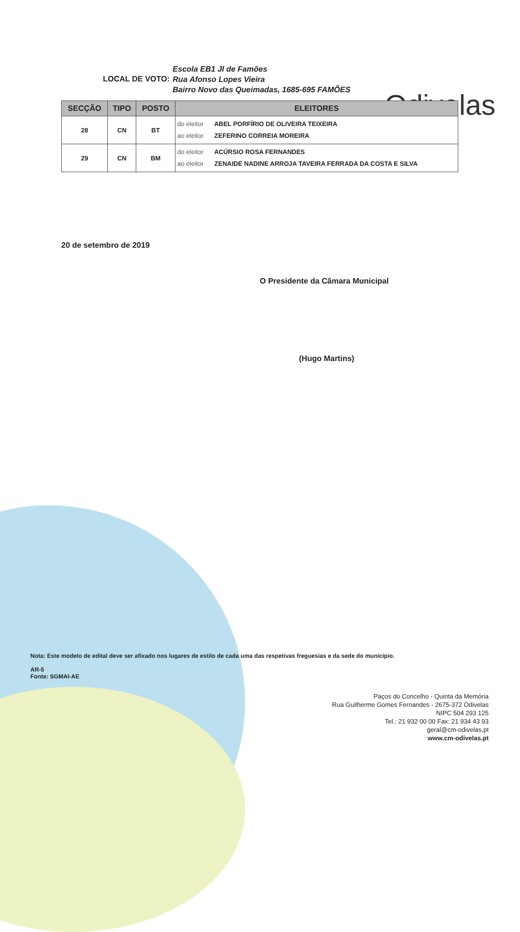Odivelas
LOCAL DE VOTO:
Escola EB1 JI de Famões
Rua Afonso Lopes Vieira
Bairro Novo das Queimadas, 1685-695 FAMÕES
| SECÇÃO | TIPO | POSTO | ELEITORES |
| --- | --- | --- | --- |
| 28 | CN | BT | do eleitor ABEL PORFÍRIO DE OLIVEIRA TEIXEIRA ao eleitor ZEFERINO CORREIA MOREIRA |
| 29 | CN | BM | do eleitor ACÚRSIO ROSA FERNANDES ao eleitor ZENAIDE NADINE ARROJA TAVEIRA FERRADA DA COSTA E SILVA |
20 de setembro de 2019
O Presidente da Câmara Municipal
(Hugo Martins)
Nota: Este modelo de edital deve ser afixado nos lugares de estilo de cada uma das respetivas freguesias e da sede do município.
AR-5
Fonte: SGMAI-AE
Paços do Concelho - Quinta da Memória
Rua Guilherme Gomes Fernandes - 2675-372 Odivelas
NIPC 504 293 125
Tel.: 21 932 00 00 Fax: 21 934 43 93
geral@cm-odivelas.pt
www.cm-odivelas.pt